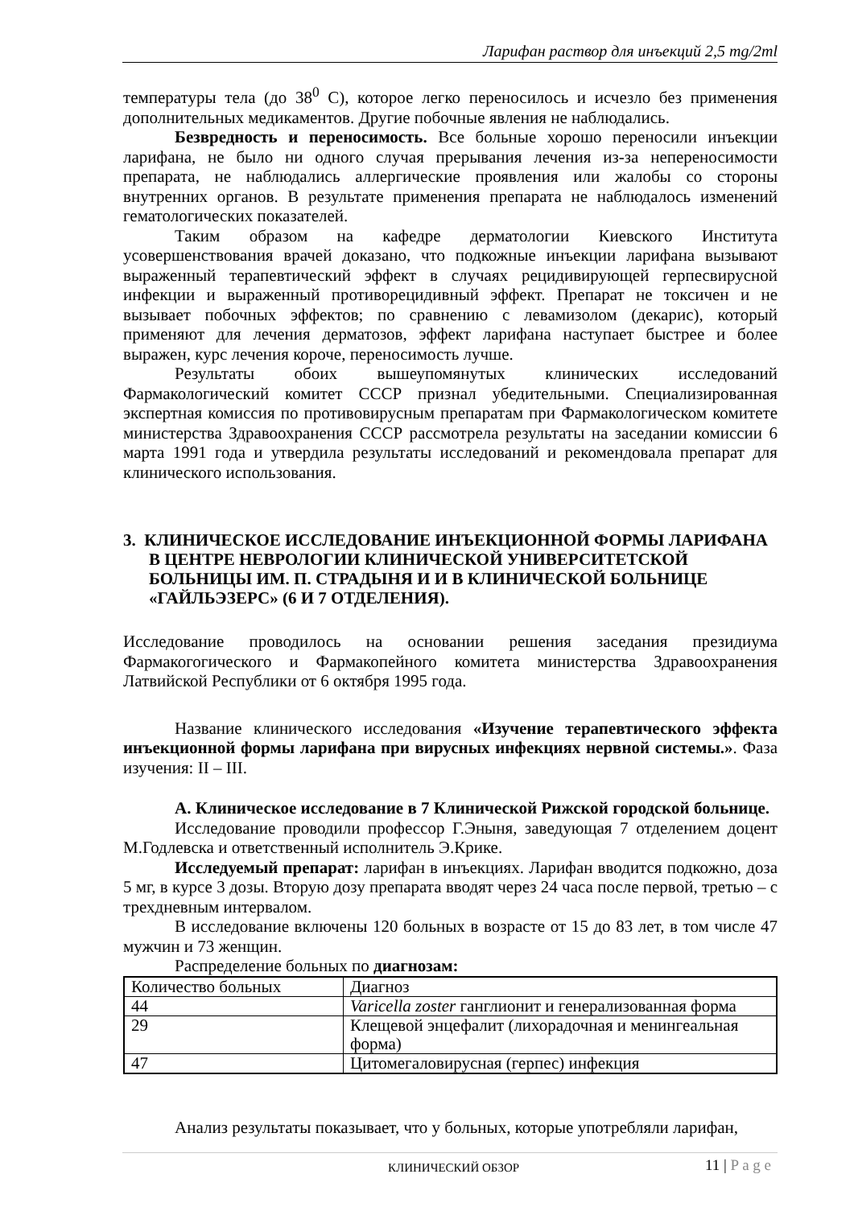Ларифан раствор для инъекций 2,5 mg/2ml
температуры тела (до 38<sup>0</sup> С), которое легко переносилось и исчезло без применения дополнительных медикаментов. Другие побочные явления не наблюдались.
Безвредность и переносимость. Все больные хорошо переносили инъекции ларифана, не было ни одного случая прерывания лечения из-за непереносимости препарата, не наблюдались аллергические проявления или жалобы со стороны внутренних органов. В результате применения препарата не наблюдалось изменений гематологических показателей.
Таким образом на кафедре дерматологии Киевского Института усовершенствования врачей доказано, что подкожные инъекции ларифана вызывают выраженный терапевтический эффект в случаях рецидивирующей герпесвирусной инфекции и выраженный противорецидивный эффект. Препарат не токсичен и не вызывает побочных эффектов; по сравнению с левамизолом (декарис), который применяют для лечения дерматозов, эффект ларифана наступает быстрее и более выражен, курс лечения короче, переносимость лучше.
Результаты обоих вышеупомянутых клинических исследований Фармакологический комитет СССР признал убедительными. Специализированная экспертная комиссия по противовирусным препаратам при Фармакологическом комитете министерства Здравоохранения СССР рассмотрела результаты на заседании комиссии 6 марта 1991 года и утвердила результаты исследований и рекомендовала препарат для клинического использования.
3. КЛИНИЧЕСКОЕ ИССЛЕДОВАНИЕ ИНЪЕКЦИОННОЙ ФОРМЫ ЛАРИФАНА В ЦЕНТРЕ НЕВРОЛОГИИ КЛИНИЧЕСКОЙ УНИВЕРСИТЕТСКОЙ БОЛЬНИЦЫ ИМ. П. СТРАДЫНЯ И И В КЛИНИЧЕСКОЙ БОЛЬНИЦЕ «ГАЙЛЬЭЗЕРС» (6 И 7 ОТДЕЛЕНИЯ).
Исследование проводилось на основании решения заседания президиума Фармакогогического и Фармакопейного комитета министерства Здравоохранения Латвийской Республики от 6 октября 1995 года.
Название клинического исследования «Изучение терапевтического эффекта инъекционной формы ларифана при вирусных инфекциях нервной системы.». Фаза изучения: II – III.
А. Клиническое исследование в 7 Клинической Рижской городской больнице.
Исследование проводили профессор Г.Эныня, заведующая 7 отделением доцент М.Годлевска и ответственный исполнитель Э.Крике.
Исследуемый препарат: ларифан в инъекциях. Ларифан вводится подкожно, доза 5 мг, в курсе 3 дозы. Вторую дозу препарата вводят через 24 часа после первой, третью – с трехдневным интервалом.
В исследование включены 120 больных в возрасте от 15 до 83 лет, в том числе 47 мужчин и 73 женщин.
Распределение больных по диагнозам:
| Количество больных | Диагноз |
| 44 | Varicella zoster ганглионит и генерализованная форма |
| 29 | Клещевой энцефалит (лихорадочная и менингеальная форма) |
| 47 | Цитомегаловирусная (герпес) инфекция |
Анализ результаты показывает, что у больных, которые употребляли ларифан,
КЛИНИЧЕСКИЙ ОБЗОР 11 | P a g e